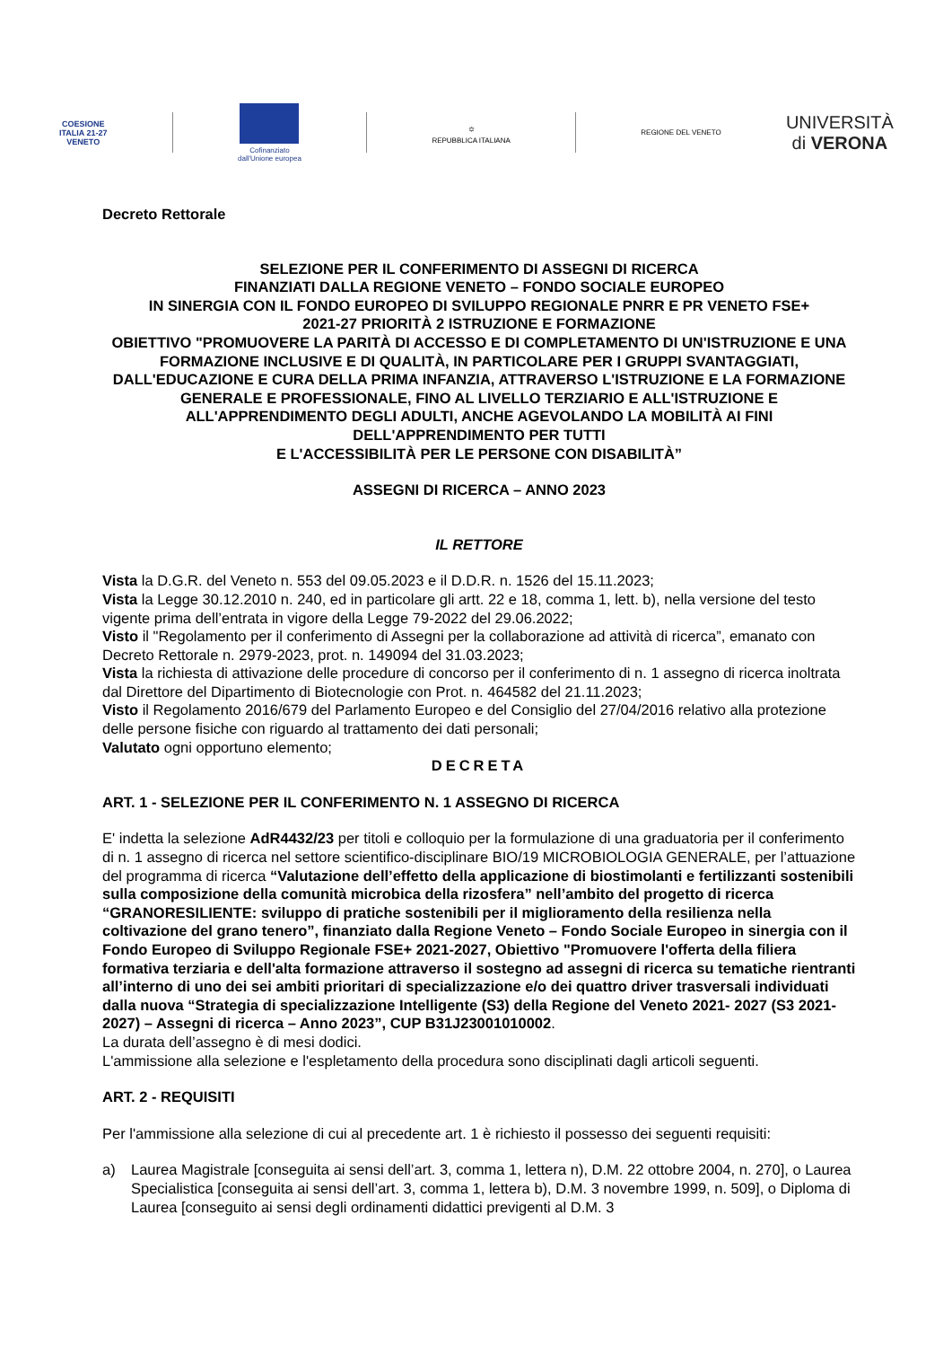COESIONE
ITALIA 21-27
VENETO
Cofinanziato
dall'Unione europea
⛭
REPUBBLICA ITALIANA
REGIONE DEL VENETO
UNIVERSITÀ
di VERONA
Decreto Rettorale
SELEZIONE PER IL CONFERIMENTO DI ASSEGNI DI RICERCA
FINANZIATI DALLA REGIONE VENETO – FONDO SOCIALE EUROPEO
IN SINERGIA CON IL FONDO EUROPEO DI SVILUPPO REGIONALE PNRR E PR VENETO FSE+
2021-27 PRIORITÀ 2 ISTRUZIONE E FORMAZIONE
OBIETTIVO "PROMUOVERE LA PARITÀ DI ACCESSO E DI COMPLETAMENTO DI UN'ISTRUZIONE E UNA FORMAZIONE INCLUSIVE E DI QUALITÀ, IN PARTICOLARE PER I GRUPPI SVANTAGGIATI, DALL'EDUCAZIONE E CURA DELLA PRIMA INFANZIA, ATTRAVERSO L'ISTRUZIONE E LA FORMAZIONE GENERALE E PROFESSIONALE, FINO AL LIVELLO TERZIARIO E ALL'ISTRUZIONE E ALL'APPRENDIMENTO DEGLI ADULTI, ANCHE AGEVOLANDO LA MOBILITÀ AI FINI DELL'APPRENDIMENTO PER TUTTI
E L'ACCESSIBILITÀ PER LE PERSONE CON DISABILITÀ”
ASSEGNI DI RICERCA – ANNO 2023
IL RETTORE
Vista la D.G.R. del Veneto n. 553 del 09.05.2023 e il D.D.R. n. 1526 del 15.11.2023;
Vista la Legge 30.12.2010 n. 240, ed in particolare gli artt. 22 e 18, comma 1, lett. b), nella versione del testo vigente prima dell’entrata in vigore della Legge 79-2022 del 29.06.2022;
Visto il "Regolamento per il conferimento di Assegni per la collaborazione ad attività di ricerca”, emanato con Decreto Rettorale n. 2979-2023, prot. n. 149094 del 31.03.2023;
Vista la richiesta di attivazione delle procedure di concorso per il conferimento di n. 1 assegno di ricerca inoltrata dal Direttore del Dipartimento di Biotecnologie con Prot. n. 464582 del 21.11.2023;
Visto il Regolamento 2016/679 del Parlamento Europeo e del Consiglio del 27/04/2016 relativo alla protezione delle persone fisiche con riguardo al trattamento dei dati personali;
Valutato ogni opportuno elemento;
DECRETA
ART. 1 - SELEZIONE PER IL CONFERIMENTO N. 1 ASSEGNO DI RICERCA
E' indetta la selezione AdR4432/23 per titoli e colloquio per la formulazione di una graduatoria per il conferimento di n. 1 assegno di ricerca nel settore scientifico-disciplinare BIO/19 MICROBIOLOGIA GENERALE, per l’attuazione del programma di ricerca “Valutazione dell’effetto della applicazione di biostimolanti e fertilizzanti sostenibili sulla composizione della comunità microbica della rizosfera” nell’ambito del progetto di ricerca “GRANORESILIENTE: sviluppo di pratiche sostenibili per il miglioramento della resilienza nella coltivazione del grano tenero”, finanziato dalla Regione Veneto – Fondo Sociale Europeo in sinergia con il Fondo Europeo di Sviluppo Regionale FSE+ 2021-2027, Obiettivo "Promuovere l'offerta della filiera formativa terziaria e dell'alta formazione attraverso il sostegno ad assegni di ricerca su tematiche rientranti all’interno di uno dei sei ambiti prioritari di specializzazione e/o dei quattro driver trasversali individuati dalla nuova “Strategia di specializzazione Intelligente (S3) della Regione del Veneto 2021- 2027 (S3 2021-2027) – Assegni di ricerca – Anno 2023”, CUP B31J23001010002.
La durata dell’assegno è di mesi dodici.
L'ammissione alla selezione e l'espletamento della procedura sono disciplinati dagli articoli seguenti.
ART. 2 - REQUISITI
Per l'ammissione alla selezione di cui al precedente art. 1 è richiesto il possesso dei seguenti requisiti:
a) Laurea Magistrale [conseguita ai sensi dell’art. 3, comma 1, lettera n), D.M. 22 ottobre 2004, n. 270], o Laurea Specialistica [conseguita ai sensi dell’art. 3, comma 1, lettera b), D.M. 3 novembre 1999, n. 509], o Diploma di Laurea [conseguito ai sensi degli ordinamenti didattici previgenti al D.M. 3